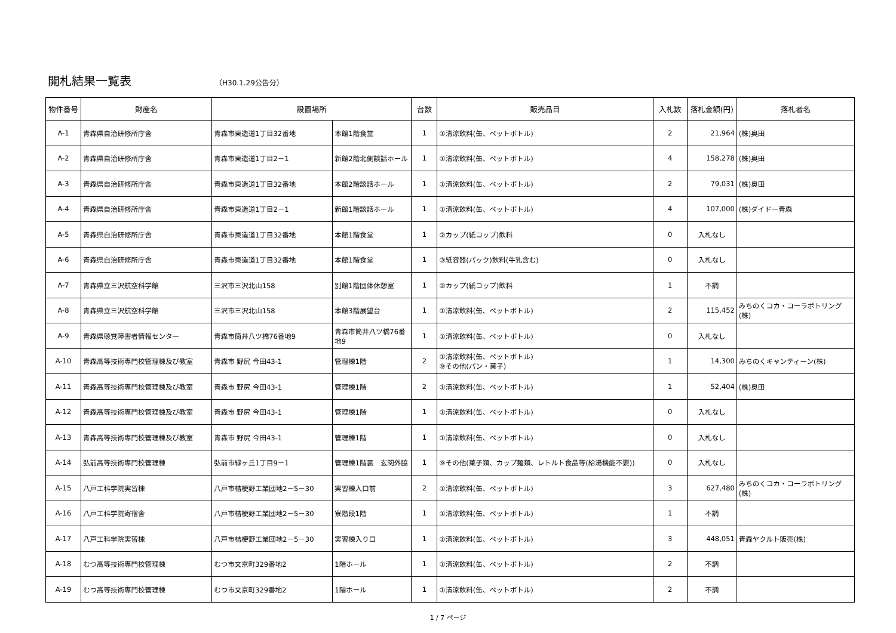開札結果一覧表
（H30.1.29公告分）
| 物件番号 | 財産名 | 設置場所 | | 台数 | 販売品目 | 入札数 | 落札金額(円) | 落札者名 |
| --- | --- | --- | --- | --- | --- | --- | --- | --- |
| A-1 | 青森県自治研修所庁舎 | 青森市東造道1丁目32番地 | 本館1階食堂 | 1 | ①清涼飲料(缶、ペットボトル) | 2 | 21,964 | (株)奥田 |
| A-2 | 青森県自治研修所庁舎 | 青森市東造道1丁目2－1 | 新館2階北側談話ホール | 1 | ①清涼飲料(缶、ペットボトル) | 4 | 158,278 | (株)奥田 |
| A-3 | 青森県自治研修所庁舎 | 青森市東造道1丁目32番地 | 本館2階談話ホール | 1 | ①清涼飲料(缶、ペットボトル) | 2 | 79,031 | (株)奥田 |
| A-4 | 青森県自治研修所庁舎 | 青森市東造道1丁目2－1 | 新館1階談話ホール | 1 | ①清涼飲料(缶、ペットボトル) | 4 | 107,000 | (株)ダイドー青森 |
| A-5 | 青森県自治研修所庁舎 | 青森市東造道1丁目32番地 | 本館1階食堂 | 1 | ②カップ(紙コップ)飲料 | 0 | 入札なし | |
| A-6 | 青森県自治研修所庁舎 | 青森市東造道1丁目32番地 | 本館1階食堂 | 1 | ③紙容器(パック)飲料(牛乳含む) | 0 | 入札なし | |
| A-7 | 青森県立三沢航空科学館 | 三沢市三沢北山158 | 別館1階団体休憩室 | 1 | ②カップ(紙コップ)飲料 | 1 | 不調 | |
| A-8 | 青森県立三沢航空科学館 | 三沢市三沢北山158 | 本館3階展望台 | 1 | ①清涼飲料(缶、ペットボトル) | 2 | 115,452 | みちのくコカ・コーラボトリング(株) |
| A-9 | 青森県聴覚障害者情報センター | 青森市筒井八ツ橋76番地9 | 青森市筒井八ツ橋76番地9 | 1 | ①清涼飲料(缶、ペットボトル) | 0 | 入札なし | |
| A-10 | 青森高等技術専門校管理棟及び教室 | 青森市 野尻 今田43-1 | 管理棟1階 | 2 | ①清涼飲料(缶、ペットボトル) ⑨その他(パン・菓子) | 1 | 14,300 | みちのくキャンティーン(株) |
| A-11 | 青森高等技術専門校管理棟及び教室 | 青森市 野尻 今田43-1 | 管理棟1階 | 2 | ①清涼飲料(缶、ペットボトル) | 1 | 52,404 | (株)奥田 |
| A-12 | 青森高等技術専門校管理棟及び教室 | 青森市 野尻 今田43-1 | 管理棟1階 | 1 | ①清涼飲料(缶、ペットボトル) | 0 | 入札なし | |
| A-13 | 青森高等技術専門校管理棟及び教室 | 青森市 野尻 今田43-1 | 管理棟1階 | 1 | ①清涼飲料(缶、ペットボトル) | 0 | 入札なし | |
| A-14 | 弘前高等技術専門校管理棟 | 弘前市緑ヶ丘1丁目9－1 | 管理棟1階裏 玄関外脇 | 1 | ⑨その他(菓子類、カップ麺類、レトルト食品等(給湯機能不要)) | 0 | 入札なし | |
| A-15 | 八戸工科学院実習棟 | 八戸市桔梗野工業団地2－5－30 | 実習棟入口前 | 2 | ①清涼飲料(缶、ペットボトル) | 3 | 627,480 | みちのくコカ・コーラボトリング(株) |
| A-16 | 八戸工科学院寄宿舎 | 八戸市桔梗野工業団地2－5－30 | 寮階段1階 | 1 | ①清涼飲料(缶、ペットボトル) | 1 | 不調 | |
| A-17 | 八戸工科学院実習棟 | 八戸市桔梗野工業団地2－5－30 | 実習棟入り口 | 1 | ①清涼飲料(缶、ペットボトル) | 3 | 448,051 | 青森ヤクルト販売(株) |
| A-18 | むつ高等技術専門校管理棟 | むつ市文京町329番地2 | 1階ホール | 1 | ①清涼飲料(缶、ペットボトル) | 2 | 不調 | |
| A-19 | むつ高等技術専門校管理棟 | むつ市文京町329番地2 | 1階ホール | 1 | ①清涼飲料(缶、ペットボトル) | 2 | 不調 | |
1 / 7 ページ